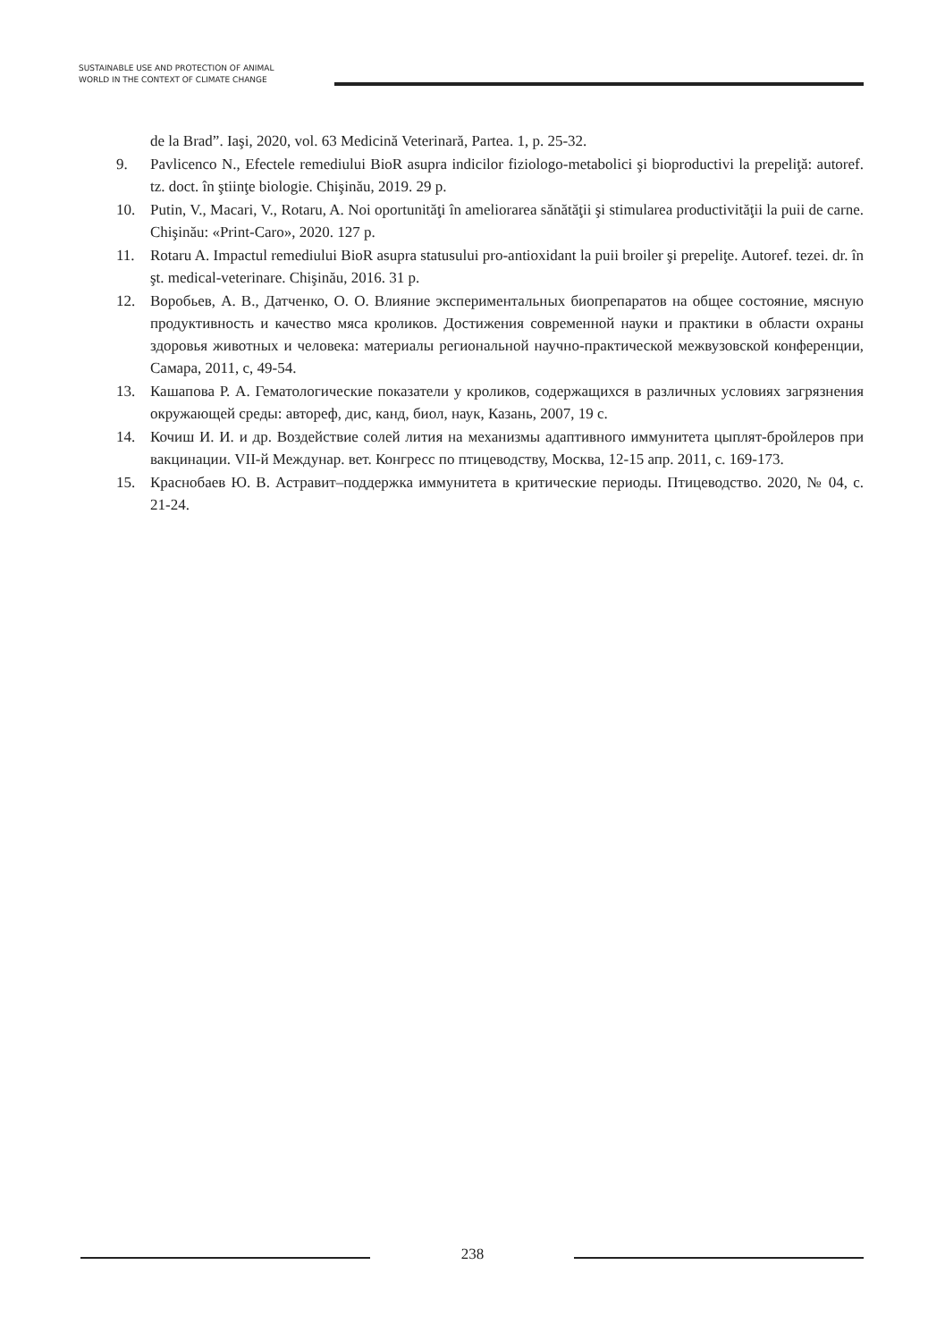SUSTAINABLE USE AND PROTECTION OF ANIMAL
WORLD IN THE CONTEXT OF CLIMATE CHANGE
de la Brad”. Iaşi, 2020, vol. 63 Medicină Veterinară, Partea. 1, p. 25-32.
9. Pavlicenco N., Efectele remediului BioR asupra indicilor fiziologo-metabolici şi bioproductivi la prepeliţă: autoref. tz. doct. în ştiinţe biologie. Chişinău, 2019. 29 p.
10. Putin, V., Macari, V., Rotaru, A. Noi oportunităţi în ameliorarea sănătăţii şi stimularea productivităţii la puii de carne. Chişinău: «Print-Caro», 2020. 127 p.
11. Rotaru A. Impactul remediului BioR asupra statusului pro-antioxidant la puii broiler şi prepeliţe. Autoref. tezei. dr. în şt. medical-veterinare. Chişinău, 2016. 31 p.
12. Воробьев, А. В., Датченко, О. О. Влияние экспериментальных биопрепаратов на общее состояние, мясную продуктивность и качество мяса кроликов. Достижения современной науки и практики в области охраны здоровья животных и человека: материалы региональной научно-практической межвузовской конференции, Самара, 2011, с, 49-54.
13. Кашапова Р. А. Гематологические показатели у кроликов, содержащихся в различных условиях загрязнения окружающей среды: автореф, дис, канд, биол, наук, Казань, 2007, 19 с.
14. Кочиш И. И. и др. Воздействие солей лития на механизмы адаптивного иммунитета цыплят-бройлеров при вакцинации. VII-й Междунар. вет. Конгресс по птицеводству, Москва, 12-15 апр. 2011, с. 169-173.
15. Краснобаев Ю. В. Астравит–поддержка иммунитета в критические периоды. Птицеводство. 2020, № 04, с. 21-24.
238